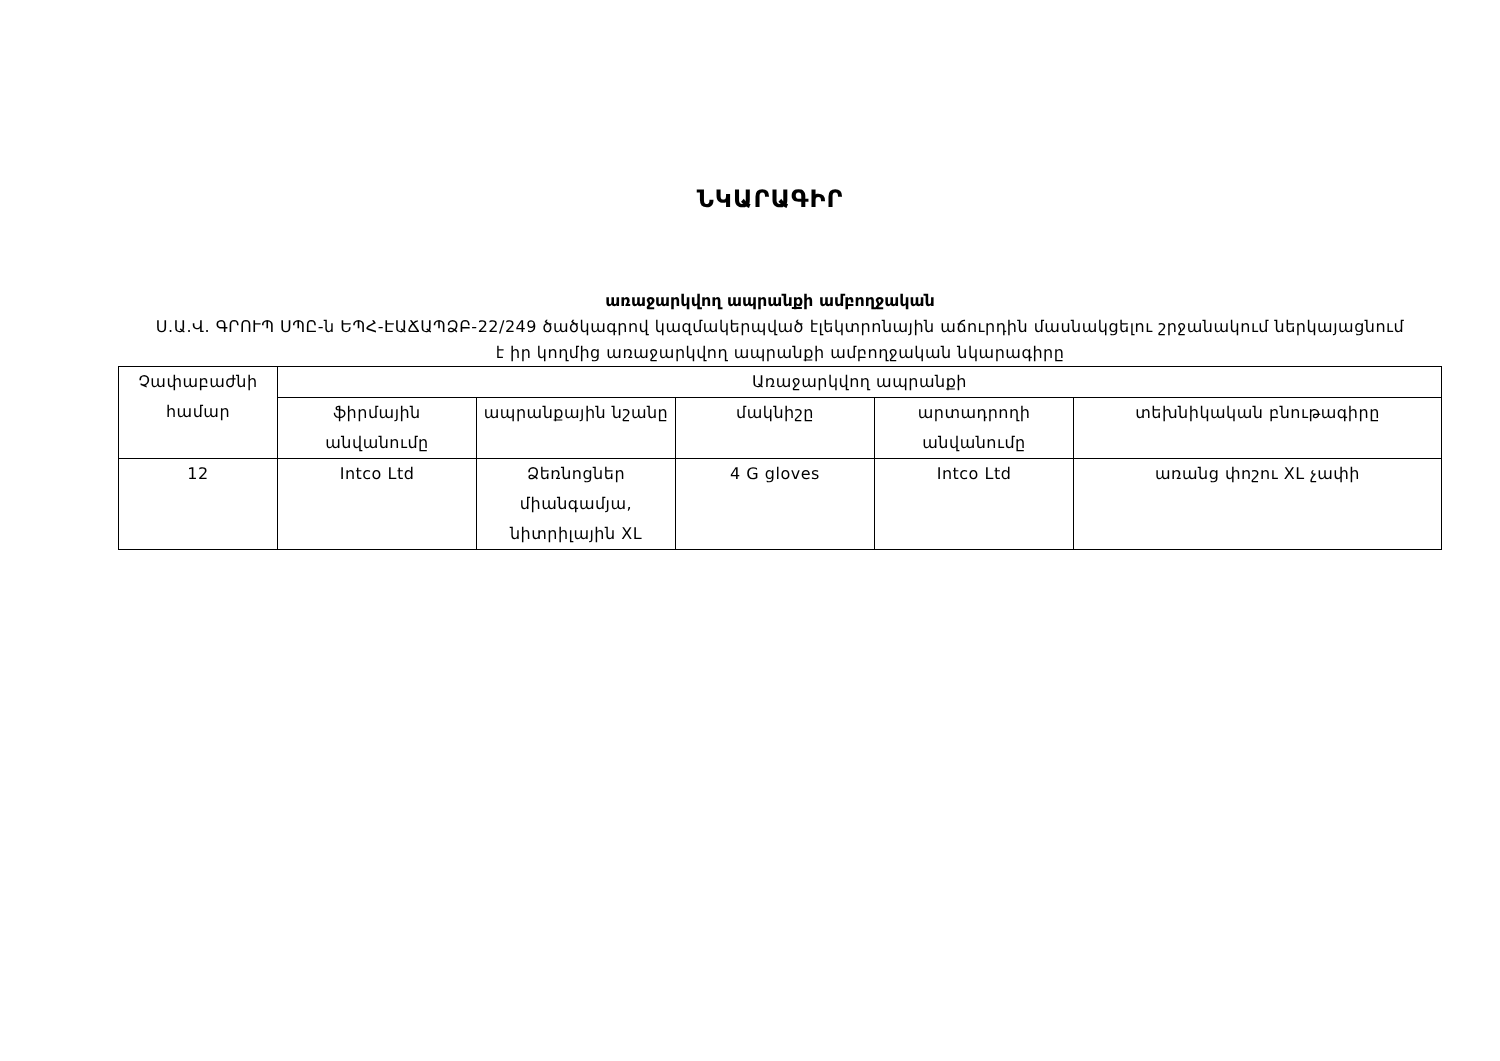ՆԿԱՐԱԳԻՐ
առաջարկվող ապրանքի ամբողջական
Ս.Ա.Վ. ԳՐՈՒՊ ՍՊԸ-ն ԵՊՀ-ԷԱՃԱՊՁԲ-22/249 ծածկագրով կազմակերպված էլեկտրոնային աճուրդին մասնակցելու շրջանակում ներկայացնում է իր կողմից առաջարկվող ապրանքի ամբողջական նկարագիրը
| Չափաբաժնի համար | Առաջարկվող ապրանքի | | | | |
| --- | --- | --- | --- | --- | --- |
| | ֆիրմային անվանումը | ապրանքային նշանը | մակնիշը | արտադրողի անվանումը | տեխնիկական բնութագիրը |
| 12 | Intco Ltd | Ձեռնոցներ միանգամյա, նիտրիլային XL | 4 G gloves | Intco Ltd | առանց փոշու XL չափի |